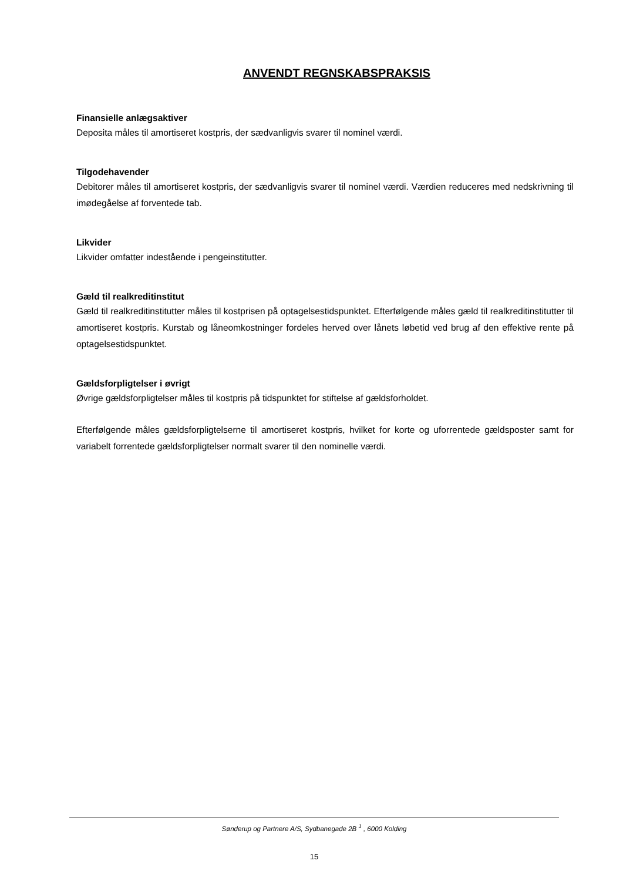ANVENDT REGNSKABSPRAKSIS
Finansielle anlægsaktiver
Deposita måles til amortiseret kostpris, der sædvanligvis svarer til nominel værdi.
Tilgodehavender
Debitorer måles til amortiseret kostpris, der sædvanligvis svarer til nominel værdi. Værdien reduceres med nedskrivning til imødegåelse af forventede tab.
Likvider
Likvider omfatter indestående i pengeinstitutter.
Gæld til realkreditinstitut
Gæld til realkreditinstitutter måles til kostprisen på optagelsestidspunktet. Efterfølgende måles gæld til realkreditinstitutter til amortiseret kostpris. Kurstab og låneomkostninger fordeles herved over lånets løbetid ved brug af den effektive rente på optagelsestidspunktet.
Gældsforpligtelser i øvrigt
Øvrige gældsforpligtelser måles til kostpris på tidspunktet for stiftelse af gældsforholdet.
Efterfølgende måles gældsforpligtelserne til amortiseret kostpris, hvilket for korte og uforrentede gældsposter samt for variabelt forrentede gældsforpligtelser normalt svarer til den nominelle værdi.
Sønderup og Partnere A/S, Sydbanegade 2B <sup>1</sup> , 6000 Kolding
15